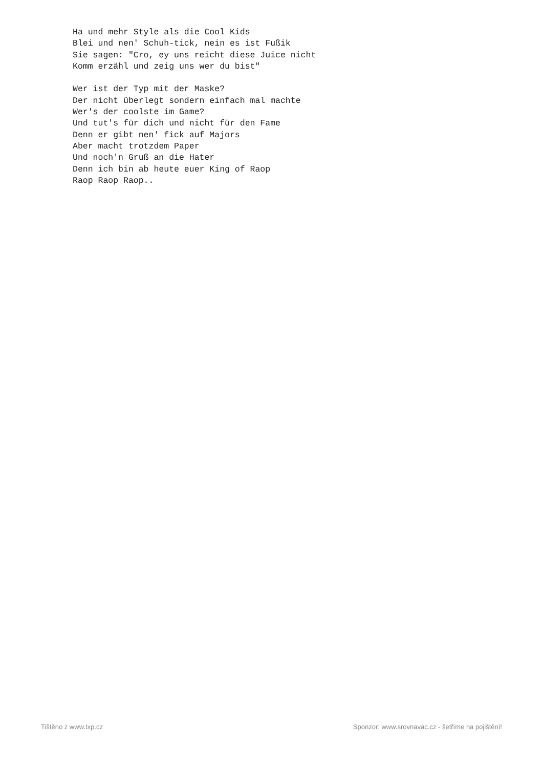Ha und mehr Style als die Cool Kids
Blei und nen' Schuh-tick, nein es ist Fußik
Sie sagen: "Cro, ey uns reicht diese Juice nicht
Komm erzähl und zeig uns wer du bist"

Wer ist der Typ mit der Maske?
Der nicht überlegt sondern einfach mal machte
Wer's der coolste im Game?
Und tut's für dich und nicht für den Fame
Denn er gibt nen' fick auf Majors
Aber macht trotzdem Paper
Und noch'n Gruß an die Hater
Denn ich bin ab heute euer King of Raop
Raop Raop Raop..
Tištěno z www.txp.cz Sponzor: www.srovnavac.cz - šetříme na pojištění!